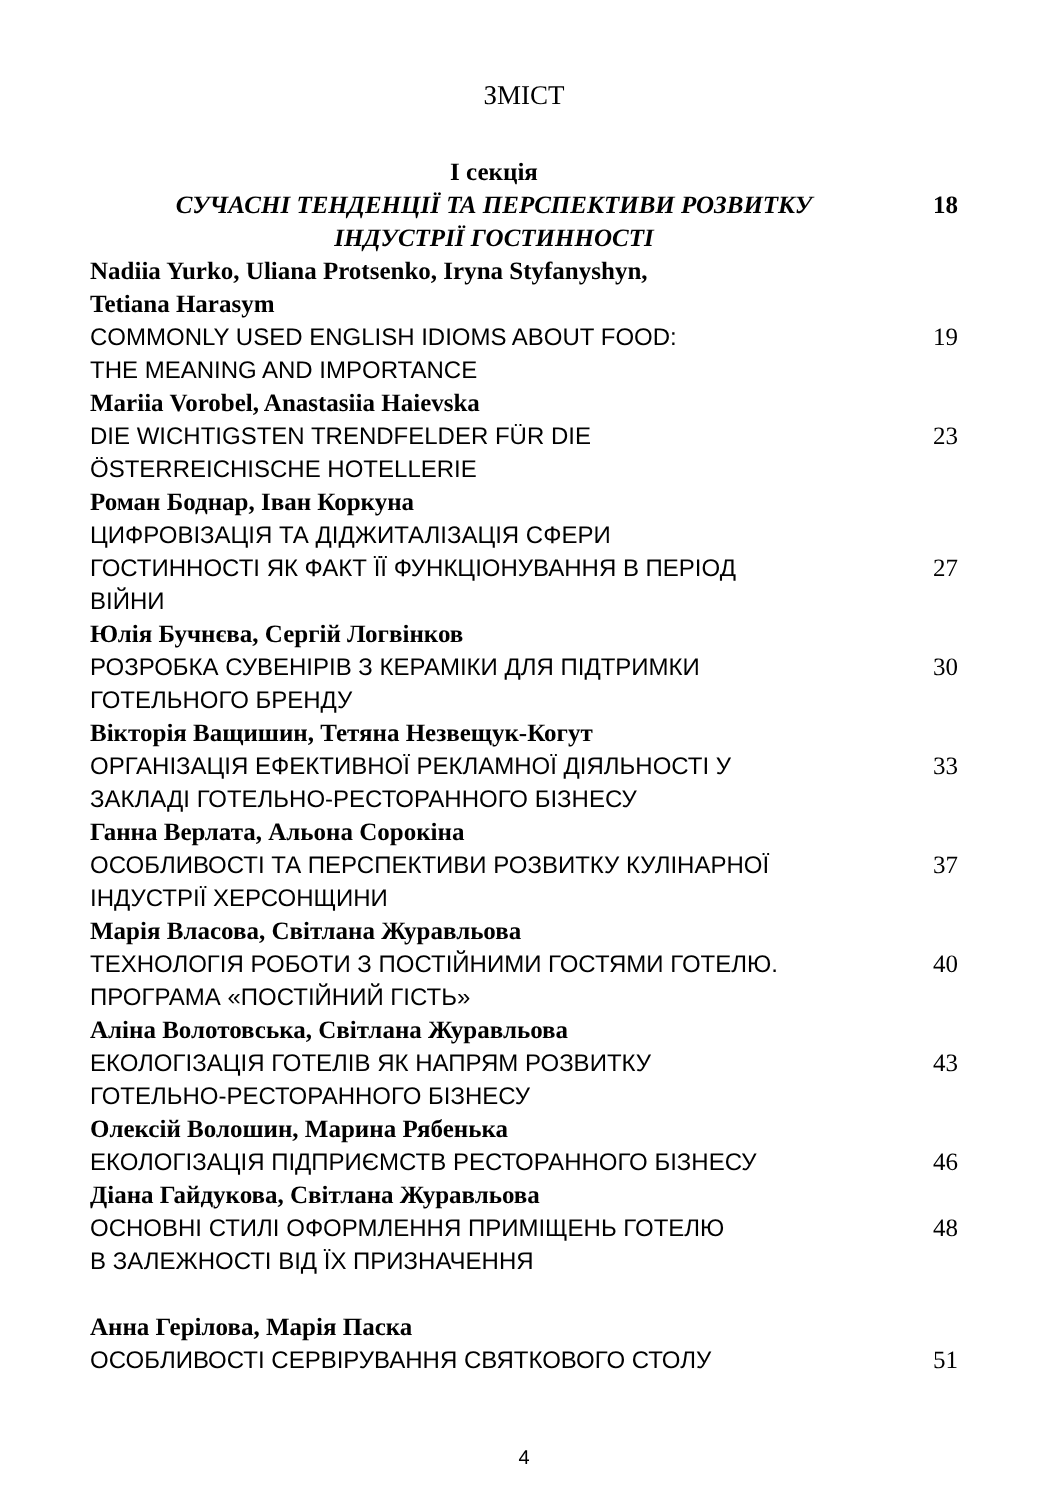ЗМІСТ
| І секція СУЧАСНІ ТЕНДЕНЦІЇ ТА ПЕРСПЕКТИВИ РОЗВИТКУ ІНДУСТРІЇ ГОСТИННОСТІ | 18 |
| Nadiia Yurko, Uliana Protsenko, Iryna Styfanyshyn, Tetiana Harasym | |
| COMMONLY USED ENGLISH IDIOMS ABOUT FOOD: THE MEANING AND IMPORTANCE | 19 |
| Mariia Vorobel, Anastasiia Haievska | |
| DIE WICHTIGSTEN TRENDFELDER FÜR DIE ÖSTERREICHISCHE HOTELLERIE | 23 |
| Роман Боднар, Іван Коркуна | |
| ЦИФРОВІЗАЦІЯ ТА ДІДЖИТАЛІЗАЦІЯ СФЕРИ ГОСТИННОСТІ ЯК ФАКТ ЇЇ ФУНКЦІОНУВАННЯ В ПЕРІОД ВІЙНИ | 27 |
| Юлія Бучнєва, Сергій Логвінков | |
| РОЗРОБКА СУВЕНІРІВ З КЕРАМІКИ ДЛЯ ПІДТРИМКИ ГОТЕЛЬНОГО БРЕНДУ | 30 |
| Вікторія Ващишин, Тетяна Незвещук-Когут | |
| ОРГАНІЗАЦІЯ ЕФЕКТИВНОЇ РЕКЛАМНОЇ ДІЯЛЬНОСТІ У ЗАКЛАДІ ГОТЕЛЬНО-РЕСТОРАННОГО БІЗНЕСУ | 33 |
| Ганна Верлата, Альона Сорокіна | |
| ОСОБЛИВОСТІ ТА ПЕРСПЕКТИВИ РОЗВИТКУ КУЛІНАРНОЇ ІНДУСТРІЇ ХЕРСОНЩИНИ | 37 |
| Марія Власова, Світлана Журавльова | |
| ТЕХНОЛОГІЯ РОБОТИ З ПОСТІЙНИМИ ГОСТЯМИ ГОТЕЛЮ. ПРОГРАМА «ПОСТІЙНИЙ ГІСТЬ» | 40 |
| Аліна Волотовська, Світлана Журавльова | |
| ЕКОЛОГІЗАЦІЯ ГОТЕЛІВ ЯК НАПРЯМ РОЗВИТКУ ГОТЕЛЬНО-РЕСТОРАННОГО БІЗНЕСУ | 43 |
| Олексій Волошин, Марина Рябенька | |
| ЕКОЛОГІЗАЦІЯ ПІДПРИЄМСТВ РЕСТОРАННОГО БІЗНЕСУ | 46 |
| Діана Гайдукова, Світлана Журавльова | |
| ОСНОВНІ СТИЛІ ОФОРМЛЕННЯ ПРИМІЩЕНЬ ГОТЕЛЮ В ЗАЛЕЖНОСТІ ВІД ЇХ ПРИЗНАЧЕННЯ | 48 |
| Анна Герілова, Марія Паска | |
| ОСОБЛИВОСТІ СЕРВІРУВАННЯ СВЯТКОВОГО СТОЛУ | 51 |
4